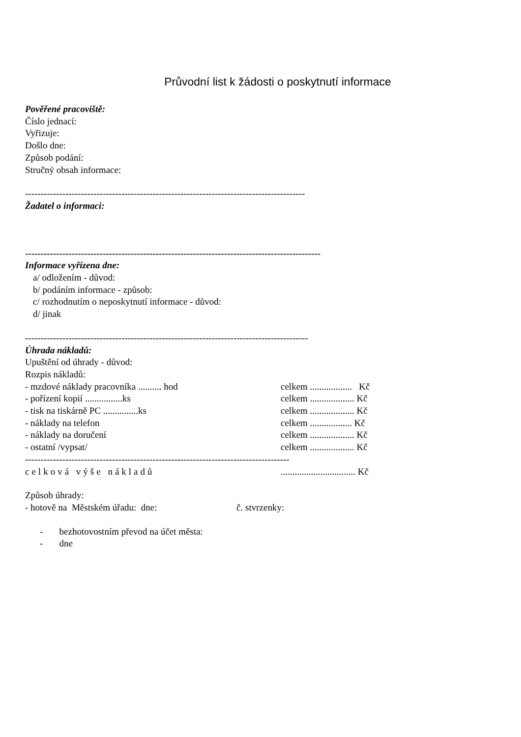Průvodní list k žádosti o poskytnutí informace
Pověřené pracoviště:
Číslo jednací:
Vyřizuje:
Došlo dne:
Způsob podání:
Stručný obsah informace:
------------------------------------------------------------------------------------------
Žadatel o informaci:
-----------------------------------------------------------------------------------------------
Informace vyřízena dne:
a/ odložením - důvod:
b/ podáním informace - způsob:
c/ rozhodnutím o neposkytnutí informace - důvod:
d/ jinak
-------------------------------------------------------------------------------------------
Úhrada nákladů:
Upuštění od úhrady - důvod:
Rozpis nákladů:
- mzdové náklady pracovníka .......... hod celkem .................. Kč
- pořízení kopií ................ks celkem ................... Kč
- tisk na tiskárně PC ...............ks celkem ................... Kč
- náklady na telefon celkem .................. Kč
- náklady na doručení celkem ................... Kč
- ostatní /vypsat/ celkem ................... Kč
-------------------------------------------------------------------------------------
celková výše nákladů................................ Kč
Způsob úhrady:
- hotově na Městském úřadu: dne: č. stvrzenky:
- bezhotovostním převod na účet města:
- dne